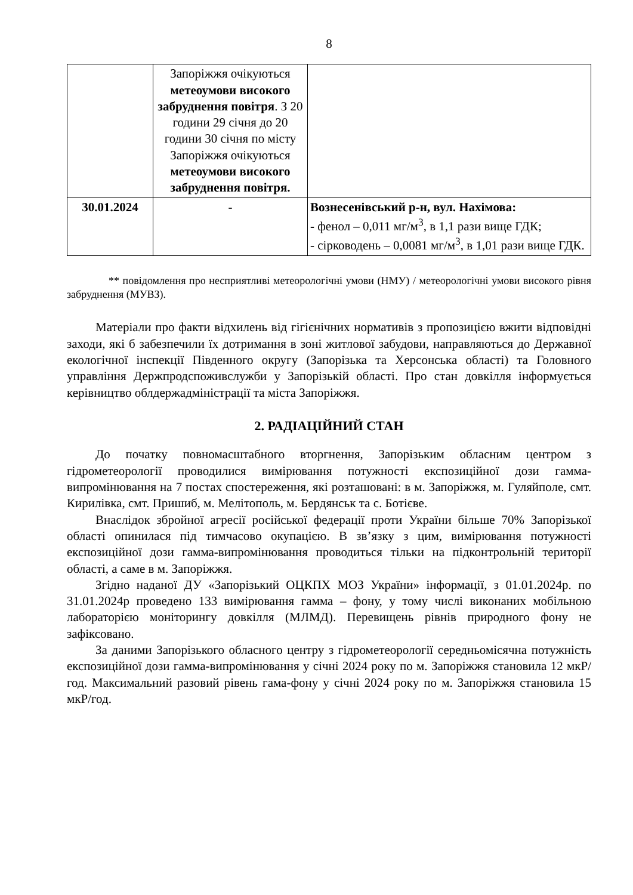8
| | Запоріжжя очікуються метеоумови високого забруднення повітря . З 20 години 29 січня до 20 години 30 січня по місту Запоріжжя очікуються метеоумови високого забруднення повітря. | |
| 30.01.2024 | - | Вознесенівський р-н, вул. Нахімова: - фенол – 0,011 мг/м<sup>3</sup>, в 1,1 рази вище ГДК; - сірководень – 0,0081 мг/м<sup>3</sup>, в 1,01 рази вище ГДК. |
** повідомлення про несприятливі метеорологічні умови (НМУ) / метеорологічні умови високого рівня забруднення (МУВЗ).
Матеріали про факти відхилень від гігієнічних нормативів з пропозицією вжити відповідні заходи, які б забезпечили їх дотримання в зоні житлової забудови, направляються до Державної екологічної інспекції Південного округу (Запорізька та Херсонська області) та Головного управління Держпродспоживслужби у Запорізькій області. Про стан довкілля інформується керівництво облдержадміністрації та міста Запоріжжя.
2. РАДІАЦІЙНИЙ СТАН
До початку повномасштабного вторгнення, Запорізьким обласним центром з гідрометеорології проводилися вимірювання потужності експозиційної дози гамма-випромінювання на 7 постах спостереження, які розташовані: в м. Запоріжжя, м. Гуляйполе, смт. Кирилівка, смт. Пришиб, м. Мелітополь, м. Бердянськ та с. Ботієве.
Внаслідок збройної агресії російської федерації проти України більше 70% Запорізької області опинилася під тимчасово окупацією. В зв’язку з цим, вимірювання потужності експозиційної дози гамма-випромінювання проводиться тільки на підконтрольній території області, а саме в м. Запоріжжя.
Згідно наданої ДУ «Запорізький ОЦКПХ МОЗ України» інформації, з 01.01.2024р. по 31.01.2024р проведено 133 вимірювання гамма – фону, у тому числі виконаних мобільною лабораторією моніторингу довкілля (МЛМД). Перевищень рівнів природного фону не зафіксовано.
За даними Запорізького обласного центру з гідрометеорології середньомісячна потужність експозиційної дози гамма-випромінювання у січні 2024 року по м. Запоріжжя становила 12 мкР/год. Максимальний разовий рівень гама-фону у січні 2024 року по м. Запоріжжя становила 15 мкР/год.